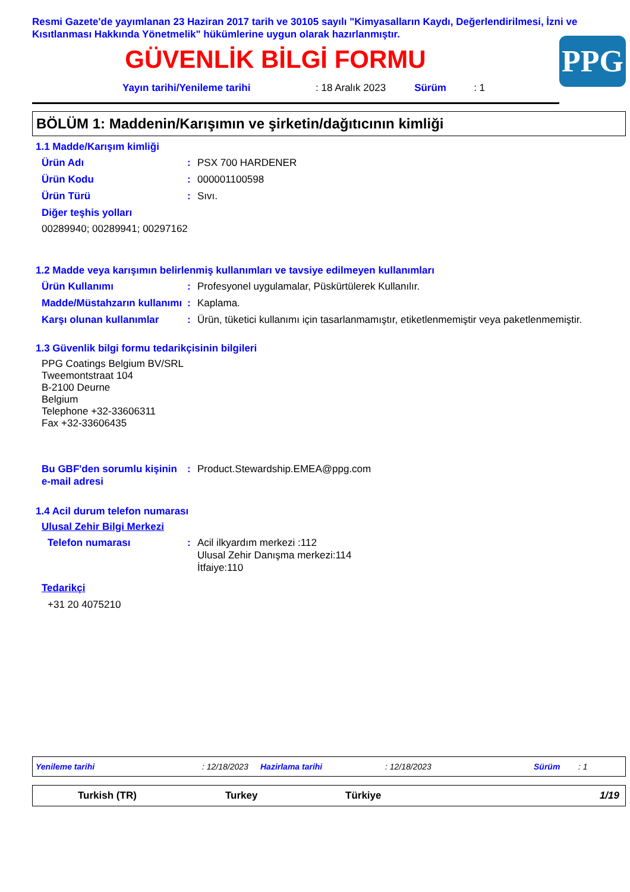Resmi Gazete'de yayımlanan 23 Haziran 2017 tarih ve 30105 sayılı "Kimyasalların Kaydı, Değerlendirilmesi, İzni ve Kısıtlanması Hakkında Yönetmelik" hükümlerine uygun olarak hazırlanmıştır.
PPG
GÜVENLİK BİLGİ FORMU
Yayın tarihi/Yenileme tarihi: 18 Aralık 2023 Sürüm: 1
BÖLÜM 1: Maddenin/Karışımın ve şirketin/dağıtıcının kimliği
1.1 Madde/Karışım kimliği
Ürün Adı: PSX 700 HARDENER
Ürün Kodu: 000001100598
Ürün Türü: Sıvı.
Diğer teşhis yolları
00289940; 00289941; 00297162
1.2 Madde veya karışımın belirlenmiş kullanımları ve tavsiye edilmeyen kullanımları
Ürün Kullanımı: Profesyonel uygulamalar, Püskürtülerek Kullanılır.
Madde/Müstahzarın kullanımı: Kaplama.
Karşı olunan kullanımlar: Ürün, tüketici kullanımı için tasarlanmamıştır, etiketlenmemiştir veya paketlenmemiştir.
1.3 Güvenlik bilgi formu tedarikçisinin bilgileri
PPG Coatings Belgium BV/SRL
Tweemontstraat 104
B-2100 Deurne
Belgium
Telephone +32-33606311
Fax +32-33606435
Bu GBF'den sorumlu kişinin e-mail adresi: Product.Stewardship.EMEA@ppg.com
1.4 Acil durum telefon numarası
Ulusal Zehir Bilgi Merkezi
Telefon numarası: Acil ilkyardım merkezi :112
Ulusal Zehir Danışma merkezi:114
İtfaiye:110
Tedarikçi
+31 20 4075210
Yenileme tarihi: 12/18/2023 Hazirlama tarihi: 12/18/2023 Sürüm: 1
Turkish (TR) Turkey Türkiye 1/19